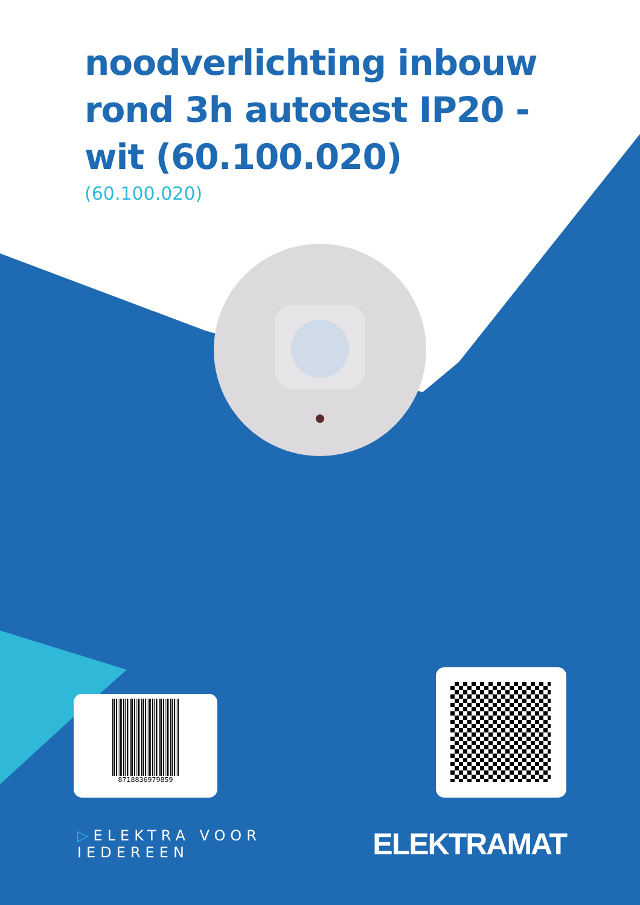noodverlichting inbouw rond 3h autotest IP20 - wit (60.100.020)
(60.100.020)
8718836979859
▷ELEKTRA VOOR IEDEREEN ELEKTRAMAT